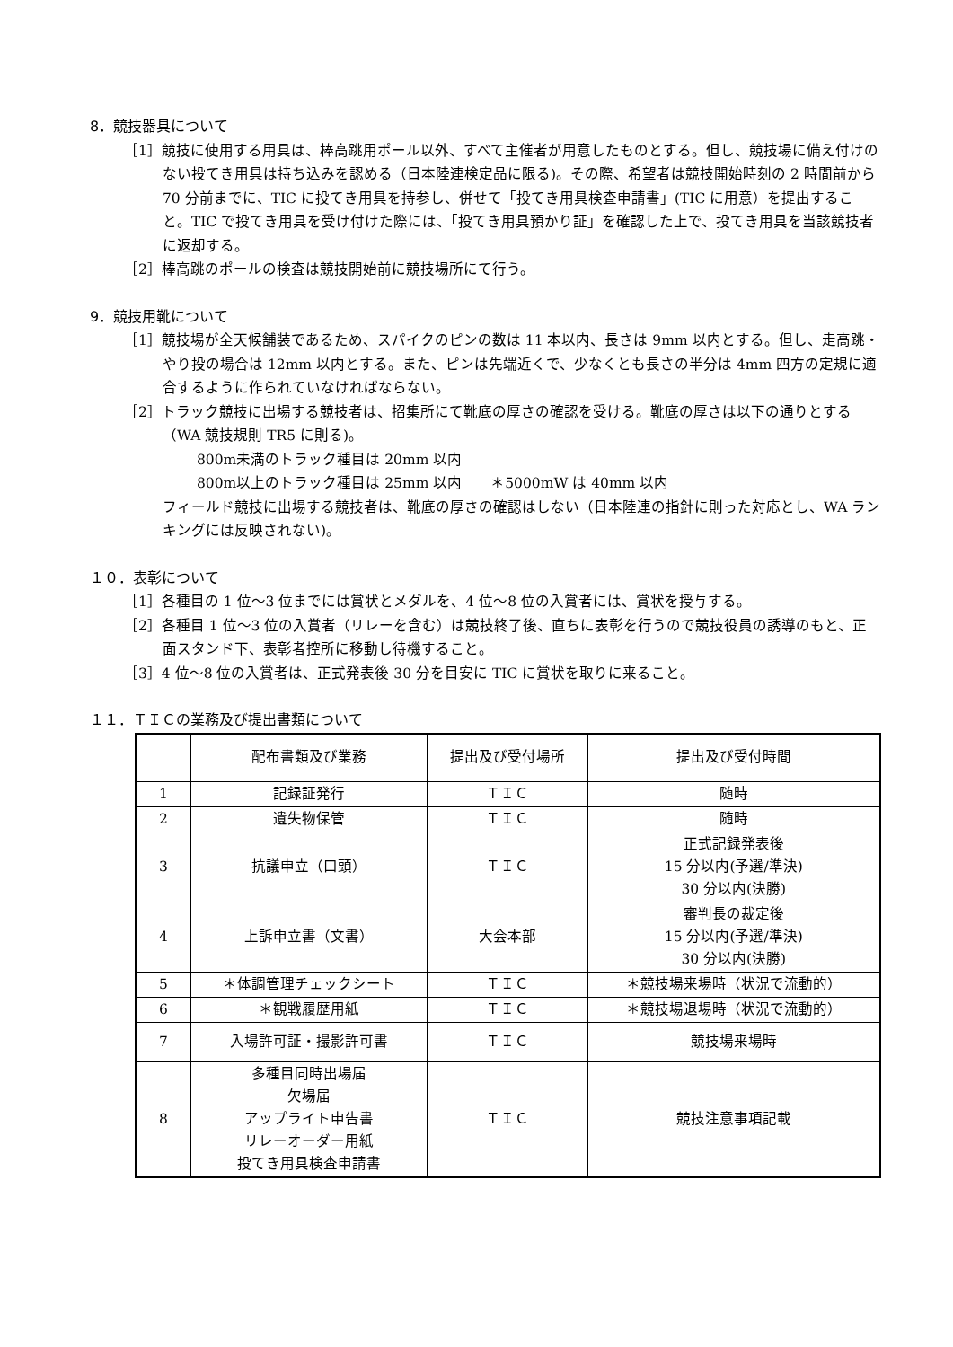8．競技器具について
［1］競技に使用する用具は、棒高跳用ポール以外、すべて主催者が用意したものとする。但し、競技場に備え付けのない投てき用具は持ち込みを認める（日本陸連検定品に限る)。その際、希望者は競技開始時刻の 2 時間前から 70 分前までに、TIC に投てき用具を持参し、併せて「投てき用具検査申請書」(TIC に用意）を提出すること。TIC で投てき用具を受け付けた際には、「投てき用具預かり証」を確認した上で、投てき用具を当該競技者に返却する。
［2］棒高跳のポールの検査は競技開始前に競技場所にて行う。
9．競技用靴について
［1］競技場が全天候舗装であるため、スパイクのピンの数は 11 本以内、長さは 9mm 以内とする。但し、走高跳・やり投の場合は 12mm 以内とする。また、ピンは先端近くで、少なくとも長さの半分は 4mm 四方の定規に適合するように作られていなければならない。
［2］トラック競技に出場する競技者は、招集所にて靴底の厚さの確認を受ける。靴底の厚さは以下の通りとする（WA 競技規則 TR5 に則る)。
800m未満のトラック種目は 20mm 以内
800m以上のトラック種目は 25mm 以内　　＊5000mW は 40mm 以内
フィールド競技に出場する競技者は、靴底の厚さの確認はしない（日本陸連の指針に則った対応とし、WA ランキングには反映されない)。
１０．表彰について
［1］各種目の 1 位～3 位までには賞状とメダルを、4 位～8 位の入賞者には、賞状を授与する。
［2］各種目 1 位～3 位の入賞者（リレーを含む）は競技終了後、直ちに表彰を行うので競技役員の誘導のもと、正面スタンド下、表彰者控所に移動し待機すること。
［3］4 位～8 位の入賞者は、正式発表後 30 分を目安に TIC に賞状を取りに来ること。
１１．ＴＩＣの業務及び提出書類について
| | 配布書類及び業務 | 提出及び受付場所 | 提出及び受付時間 |
| 1 | 記録証発行 | ＴＩＣ | 随時 |
| 2 | 遺失物保管 | ＴＩＣ | 随時 |
| 3 | 抗議申立（口頭） | ＴＩＣ | 正式記録発表後 15 分以内(予選/準決) 30 分以内(決勝) |
| 4 | 上訴申立書（文書） | 大会本部 | 審判長の裁定後 15 分以内(予選/準決) 30 分以内(決勝) |
| 5 | ＊体調管理チェックシート | ＴＩＣ | ＊競技場来場時（状況で流動的） |
| 6 | ＊観戦履歴用紙 | ＴＩＣ | ＊競技場退場時（状況で流動的） |
| 7 | 入場許可証・撮影許可書 | ＴＩＣ | 競技場来場時 |
| 8 | 多種目同時出場届 欠場届 アップライト申告書 リレーオーダー用紙 投てき用具検査申請書 | ＴＩＣ | 競技注意事項記載 |